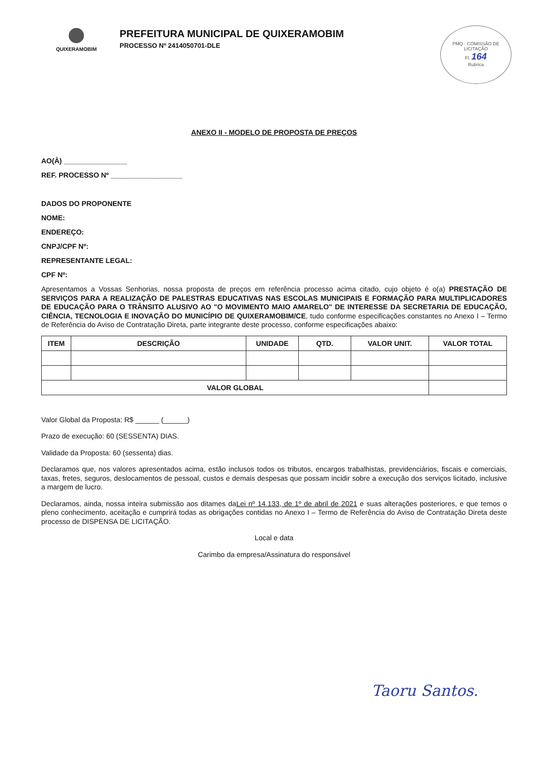QUIXERAMOBIM
PREFEITURA MUNICIPAL DE QUIXERAMOBIM
PROCESSO Nº 2414050701-DLE
PMQ · COMISSÃO DE LICITAÇÃO
Fl. 164
Rubrica
ANEXO II - MODELO DE PROPOSTA DE PREÇOS
AO(À) ________________
REF. PROCESSO Nº __________________
DADOS DO PROPONENTE
NOME:
ENDEREÇO:
CNPJ/CPF Nº:
REPRESENTANTE LEGAL:
CPF Nº:
Apresentamos a Vossas Senhorias, nossa proposta de preços em referência processo acima citado, cujo objeto é o(a) PRESTAÇÃO DE SERVIÇOS PARA A REALIZAÇÃO DE PALESTRAS EDUCATIVAS NAS ESCOLAS MUNICIPAIS E FORMAÇÃO PARA MULTIPLICADORES DE EDUCAÇÃO PARA O TRÂNSITO ALUSIVO AO "O MOVIMENTO MAIO AMARELO" DE INTERESSE DA SECRETARIA DE EDUCAÇÃO, CIÊNCIA, TECNOLOGIA E INOVAÇÃO DO MUNICÍPIO DE QUIXERAMOBIM/CE, tudo conforme especificações constantes no Anexo I – Termo de Referência do Aviso de Contratação Direta, parte integrante deste processo, conforme especificações abaixo:
| ITEM | DESCRIÇÃO | UNIDADE | QTD. | VALOR UNIT. | VALOR TOTAL |
| --- | --- | --- | --- | --- | --- |
| VALOR GLOBAL | | | | | |
Valor Global da Proposta: R$ ______ (______)
Prazo de execução: 60 (SESSENTA) DIAS.
Validade da Proposta: 60 (sessenta) dias.
Declaramos que, nos valores apresentados acima, estão inclusos todos os tributos, encargos trabalhistas, previdenciários, fiscais e comerciais, taxas, fretes, seguros, deslocamentos de pessoal, custos e demais despesas que possam incidir sobre a execução dos serviços licitado, inclusive a margem de lucro.
Declaramos, ainda, nossa inteira submissão aos ditames daLei nº 14.133, de 1º de abril de 2021 e suas alterações posteriores, e que temos o pleno conhecimento, aceitação e cumprirá todas as obrigações contidas no Anexo I – Termo de Referência do Aviso de Contratação Direta deste processo de DISPENSA DE LICITAÇÃO.
Local e data
Carimbo da empresa/Assinatura do responsável
Taoru Santos.